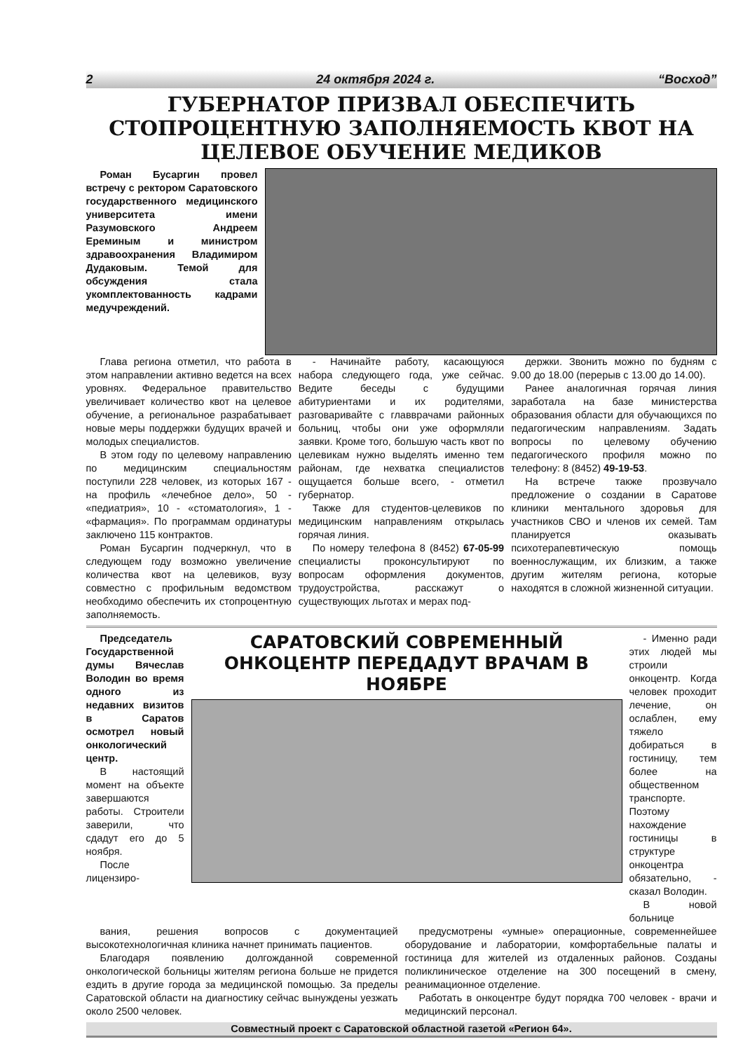2 24 октября 2024 г. “Восход”
ГУБЕРНАТОР ПРИЗВАЛ ОБЕСПЕЧИТЬ СТОПРОЦЕНТНУЮ ЗАПОЛНЯЕМОСТЬ КВОТ НА ЦЕЛЕВОЕ ОБУЧЕНИЕ МЕДИКОВ
Роман Бусаргин провел встречу с ректором Саратовского государственного медицинского университета имени Разумовского Андреем Ереминым и министром здравоохранения Владимиром Дудаковым. Темой для обсуждения стала укомплектованность кадрами медучреждений.
Глава региона отметил, что работа в этом направлении активно ведется на всех уровнях. Федеральное правительство увеличивает количество квот на целевое обучение, а региональное разрабатывает новые меры поддержки будущих врачей и молодых специалистов.
В этом году по целевому направлению по медицинским специальностям поступили 228 человек, из которых 167 - на профиль «лечебное дело», 50 - «педиатрия», 10 - «стоматология», 1 - «фармация». По программам ординатуры заключено 115 контрактов.
Роман Бусаргин подчеркнул, что в следующем году возможно увеличение количества квот на целевиков, вузу совместно с профильным ведомством необходимо обеспечить их стопроцентную заполняемость.
- Начинайте работу, касающуюся набора следующего года, уже сейчас. Ведите беседы с будущими абитуриентами и их родителями, разговаривайте с главврачами районных больниц, чтобы они уже оформляли заявки. Кроме того, большую часть квот по целевикам нужно выделять именно тем районам, где нехватка специалистов ощущается больше всего, - отметил губернатор.
Также для студентов-целевиков по медицинским направлениям открылась горячая линия.
По номеру телефона 8 (8452) 67-05-99 специалисты проконсультируют по вопросам оформления документов, трудоустройства, расскажут о существующих льготах и мерах под-
держки. Звонить можно по будням с 9.00 до 18.00 (перерыв с 13.00 до 14.00).
Ранее аналогичная горячая линия заработала на базе министерства образования области для обучающихся по педагогическим направлениям. Задать вопросы по целевому обучению педагогического профиля можно по телефону: 8 (8452) 49-19-53.
На встрече также прозвучало предложение о создании в Саратове клиники ментального здоровья для участников СВО и членов их семей. Там планируется оказывать психотерапевтическую помощь военнослужащим, их близким, а также другим жителям региона, которые находятся в сложной жизненной ситуации.
Председатель Государственной думы Вячеслав Володин во время одного из недавних визитов в Саратов осмотрел новый онкологический центр.
В настоящий момент на объекте завершаются работы. Строители заверили, что сдадут его до 5 ноября.
После лицензиро-
САРАТОВСКИЙ СОВРЕМЕННЫЙ ОНКОЦЕНТР ПЕРЕДАДУТ ВРАЧАМ В НОЯБРЕ
- Именно ради этих людей мы строили онкоцентр. Когда человек проходит лечение, он ослаблен, ему тяжело добираться в гостиницу, тем более на общественном транспорте. Поэтому нахождение гостиницы в структуре онкоцентра обязательно, - сказал Володин.
В новой больнице
вания, решения вопросов с документацией высокотехнологичная клиника начнет принимать пациентов.
Благодаря появлению долгожданной современной онкологической больницы жителям региона больше не придется ездить в другие города за медицинской помощью. За пределы Саратовской области на диагностику сейчас вынуждены уезжать около 2500 человек.
предусмотрены «умные» операционные, современнейшее оборудование и лаборатории, комфортабельные палаты и гостиница для жителей из отдаленных районов. Созданы поликлиническое отделение на 300 посещений в смену, реанимационное отделение.
Работать в онкоцентре будут порядка 700 человек - врачи и медицинский персонал.
Совместный проект с Саратовской областной газетой «Регион 64».